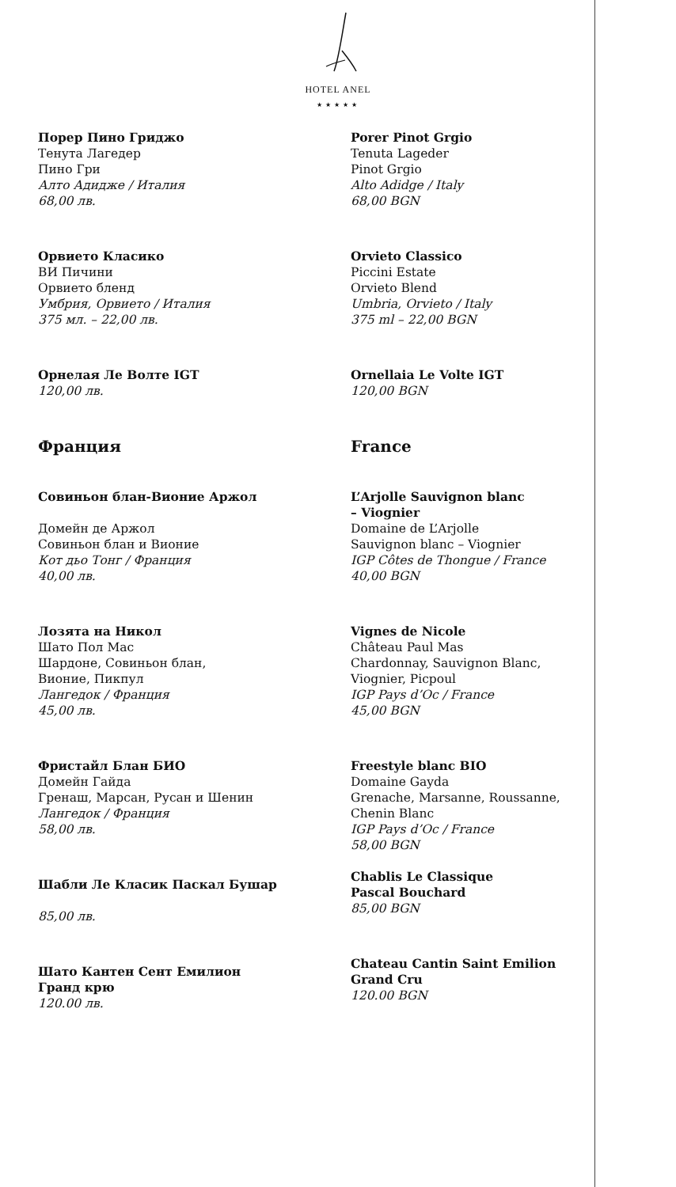HOTEL ANEL
★★★★★
Порер Пино Гриджо
Тенута Лагедер
Пино Гри
Алто Адидже / Италия
68,00 лв.
Орвието Класико
ВИ Пичини
Орвието бленд
Умбрия, Орвието / Италия
375 мл. – 22,00 лв.
Орнелая Ле Волте IGT
120,00 лв.
Франция
Совиньон блан-Вионие Аржол
Домейн де Аржол
Совиньон блан и Вионие
Кот дьо Тонг / Франция
40,00 лв.
Лозята на Никол
Шато Пол Мас
Шардоне, Совиньон блан,
Вионие, Пикпул
Лангедок / Франция
45,00 лв.
Фристайл Блан БИО
Домейн Гайда
Гренаш, Марсан, Русан и Шенин
Лангедок / Франция
58,00 лв.
Шабли Ле Класик Паскал Бушар
85,00 лв.
Шато Кантен Сент Емилион
Гранд крю
120.00 лв.
Porer Pinot Grgio
Tenuta Lageder
Pinot Grgio
Alto Adidge / Italy
68,00 BGN
Orvieto Classico
Piccini Estate
Orvieto Blend
Umbria, Orvieto / Italy
375 ml – 22,00 BGN
Ornellaia Le Volte IGT
120,00 BGN
France
L’Arjolle Sauvignon blanc
– Viognier
Domaine de L’Arjolle
Sauvignon blanc – Viognier
IGP Côtes de Thongue / France
40,00 BGN
Vignes de Nicole
Château Paul Mas
Chardonnay, Sauvignon Blanc,
Viognier, Picpoul
IGP Pays d’Oc / France
45,00 BGN
Freestyle blanc BIO
Domaine Gayda
Grenache, Marsanne, Roussanne,
Chenin Blanc
IGP Pays d’Oc / France
58,00 BGN
Chablis Le Classique
Pascal Bouchard
85,00 BGN
Chateau Cantin Saint Emilion
Grand Cru
120.00 BGN